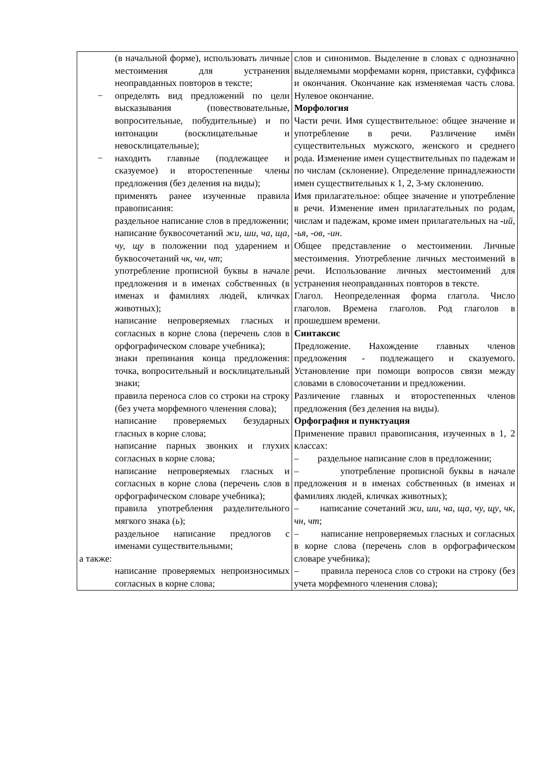| (в начальной форме), использовать личные местоимения для устранения неоправданных повторов в тексте; − определять вид предложений по цели высказывания (повествовательные, вопросительные, побудительные) и по интонации (восклицательные и невосклицательные); − находить главные (подлежащее и сказуемое) и второстепенные члены предложения (без деления на виды); применять ранее изученные правила правописания: раздельное написание слов в предложении; написание буквосочетаний жи, ши, ча, ща, чу, щу в положении под ударением и буквосочетаний чк, чн, чт ; употребление прописной буквы в начале предложения и в именах собственных (в именах и фамилиях людей, кличках животных); написание непроверяемых гласных и согласных в корне слова (перечень слов в орфографическом словаре учебника); знаки препинания конца предложения: точка, вопросительный и восклицательный знаки; правила переноса слов со строки на строку (без учета морфемного членения слова); написание проверяемых безударных гласных в корне слова; написание парных звонких и глухих согласных в корне слова; написание непроверяемых гласных и согласных в корне слова (перечень слов в орфографическом словаре учебника); правила употребления разделительного мягкого знака ( ь ); раздельное написание предлогов с именами существительными; а также: написание проверяемых непроизносимых согласных в корне слова; | слов и синонимов. Выделение в словах с однозначно выделяемыми морфемами корня, приставки, суффикса и окончания. Окончание как изменяемая часть слова. Нулевое окончание. Морфология Части речи. Имя существительное: общее значение и употребление в речи. Различение имён существительных мужского, женского и среднего рода. Изменение имен существительных по падежам и по числам (склонение). Определение принадлежности имен существительных к 1, 2, 3-му склонению. Имя прилагательное: общее значение и употребление в речи. Изменение имен прилагательных по родам, числам и падежам, кроме имен прилагательных на -ий, -ья, -ов, -ин . Общее представление о местоимении. Личные местоимения. Употребление личных местоимений в речи. Использование личных местоимений для устранения неоправданных повторов в тексте. Глагол. Неопределенная форма глагола. Число глаголов. Времена глаголов. Род глаголов в прошедшем времени. Синтаксис Предложение. Нахождение главных членов предложения - подлежащего и сказуемого. Установление при помощи вопросов связи между словами в словосочетании и предложении. Различение главных и второстепенных членов предложения (без деления на виды). Орфография и пунктуация Применение правил правописания, изученных в 1, 2 классах: – раздельное написание слов в предложении; – употребление прописной буквы в начале предложения и в именах собственных (в именах и фамилиях людей, кличках животных); – написание сочетаний жи, ши, ча, ща, чу, щу , чк, чн, чт ; – написание непроверяемых гласных и согласных в корне слова (перечень слов в орфографическом словаре учебника); – правила переноса слов со строки на строку (без учета морфемного членения слова); |